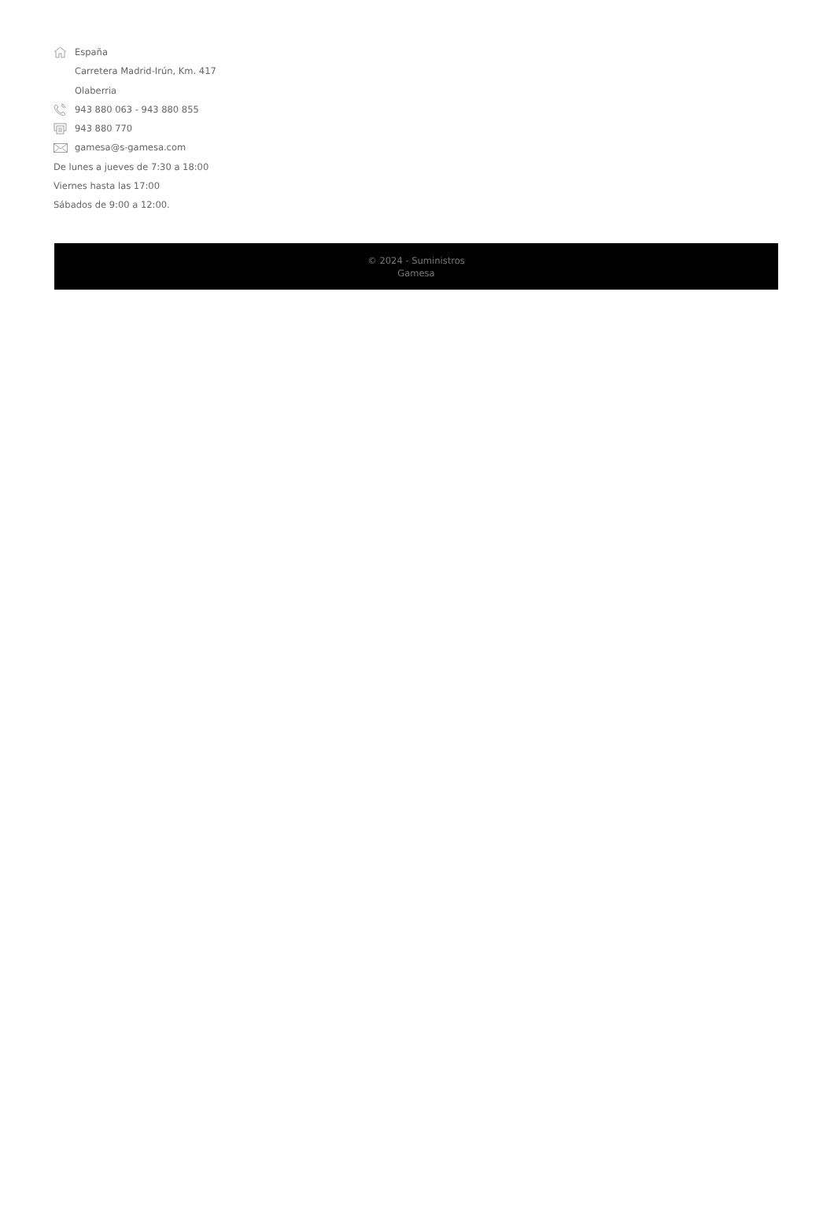España
Carretera Madrid-Irún, Km. 417
Olaberria
943 880 063 - 943 880 855
943 880 770
gamesa@s-gamesa.com
De lunes a jueves de 7:30 a 18:00
Viernes hasta las 17:00
Sábados de 9:00 a 12:00.
© 2024 - Suministros
Gamesa